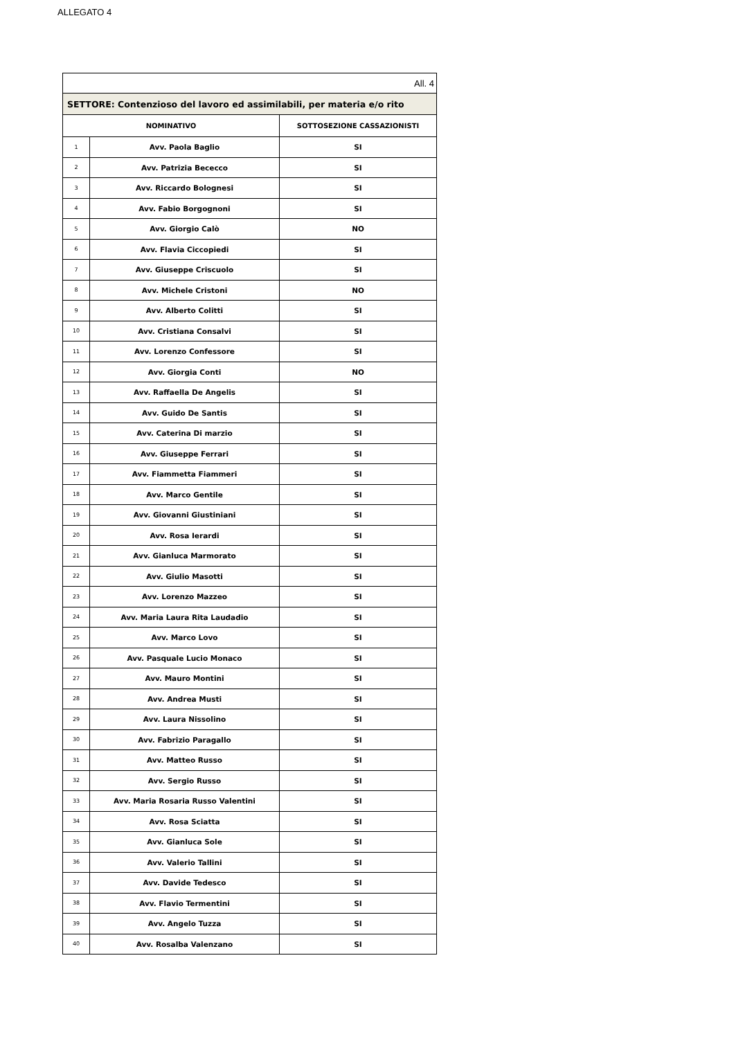ALLEGATO 4
| All. 4 | | |
| SETTORE: Contenzioso del lavoro ed assimilabili, per materia e/o rito | | |
| NOMINATIVO | | SOTTOSEZIONE CASSAZIONISTI |
| 1 | Avv. Paola Baglio | SI |
| 2 | Avv. Patrizia Bececco | SI |
| 3 | Avv. Riccardo Bolognesi | SI |
| 4 | Avv. Fabio Borgognoni | SI |
| 5 | Avv. Giorgio Calò | NO |
| 6 | Avv. Flavia Ciccopiedi | SI |
| 7 | Avv. Giuseppe Criscuolo | SI |
| 8 | Avv. Michele Cristoni | NO |
| 9 | Avv. Alberto Colitti | SI |
| 10 | Avv. Cristiana Consalvi | SI |
| 11 | Avv. Lorenzo Confessore | SI |
| 12 | Avv. Giorgia Conti | NO |
| 13 | Avv. Raffaella De Angelis | SI |
| 14 | Avv. Guido De Santis | SI |
| 15 | Avv. Caterina Di marzio | SI |
| 16 | Avv. Giuseppe Ferrari | SI |
| 17 | Avv. Fiammetta Fiammeri | SI |
| 18 | Avv. Marco Gentile | SI |
| 19 | Avv. Giovanni Giustiniani | SI |
| 20 | Avv. Rosa Ierardi | SI |
| 21 | Avv. Gianluca Marmorato | SI |
| 22 | Avv. Giulio Masotti | SI |
| 23 | Avv. Lorenzo Mazzeo | SI |
| 24 | Avv. Maria Laura Rita Laudadio | SI |
| 25 | Avv. Marco Lovo | SI |
| 26 | Avv. Pasquale Lucio Monaco | SI |
| 27 | Avv. Mauro Montini | SI |
| 28 | Avv. Andrea Musti | SI |
| 29 | Avv. Laura Nissolino | SI |
| 30 | Avv. Fabrizio Paragallo | SI |
| 31 | Avv. Matteo Russo | SI |
| 32 | Avv. Sergio Russo | SI |
| 33 | Avv. Maria Rosaria Russo Valentini | SI |
| 34 | Avv. Rosa Sciatta | SI |
| 35 | Avv. Gianluca Sole | SI |
| 36 | Avv. Valerio Tallini | SI |
| 37 | Avv. Davide Tedesco | SI |
| 38 | Avv. Flavio Termentini | SI |
| 39 | Avv. Angelo Tuzza | SI |
| 40 | Avv. Rosalba Valenzano | SI |